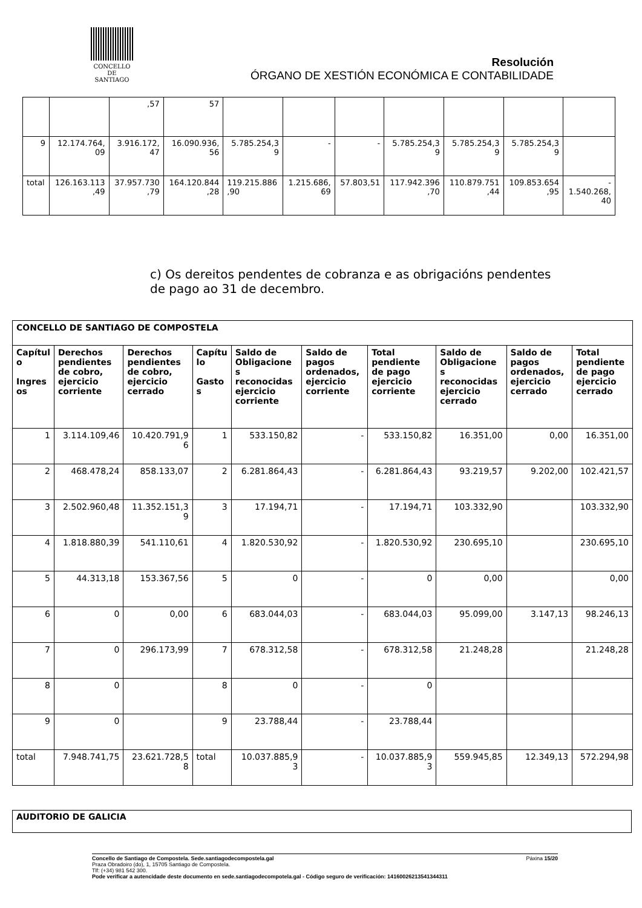CONCELLO DE
SANTIAGO
Resolución
ÓRGANO DE XESTIÓN ECONÓMICA E CONTABILIDADE
| | | ,57 | 57 | | | | | | | |
| 9 | 12.174.764, 09 | 3.916.172, 47 | 16.090.936, 56 | 5.785.254,3 9 | - | - | 5.785.254,3 9 | 5.785.254,3 9 | 5.785.254,3 9 | |
| total | 126.163.113 ,49 | 37.957.730 ,79 | 164.120.844 ,28 | 119.215.886 ,90 | 1.215.686, 69 | 57.803,51 | 117.942.396 ,70 | 110.879.751 ,44 | 109.853.654 ,95 | - 1.540.268, 40 |
c) Os dereitos pendentes de cobranza e as obrigacións pendentes de pago ao 31 de decembro.
| CONCELLO DE SANTIAGO DE COMPOSTELA | | | | | | | | | |
| --- | --- | --- | --- | --- | --- | --- | --- | --- | --- |
| Capítul o Ingres os | Derechos pendientes de cobro, ejercicio corriente | Derechos pendientes de cobro, ejercicio cerrado | Capítu lo Gasto s | Saldo de Obligacione s reconocidas ejercicio corriente | Saldo de pagos ordenados, ejercicio corriente | Total pendiente de pago ejercicio corriente | Saldo de Obligacione s reconocidas ejercicio cerrado | Saldo de pagos ordenados, ejercicio cerrado | Total pendiente de pago ejercicio cerrado |
| 1 | 3.114.109,46 | 10.420.791,9 6 | 1 | 533.150,82 | - | 533.150,82 | 16.351,00 | 0,00 | 16.351,00 |
| 2 | 468.478,24 | 858.133,07 | 2 | 6.281.864,43 | - | 6.281.864,43 | 93.219,57 | 9.202,00 | 102.421,57 |
| 3 | 2.502.960,48 | 11.352.151,3 9 | 3 | 17.194,71 | - | 17.194,71 | 103.332,90 | | 103.332,90 |
| 4 | 1.818.880,39 | 541.110,61 | 4 | 1.820.530,92 | - | 1.820.530,92 | 230.695,10 | | 230.695,10 |
| 5 | 44.313,18 | 153.367,56 | 5 | 0 | - | 0 | 0,00 | | 0,00 |
| 6 | 0 | 0,00 | 6 | 683.044,03 | - | 683.044,03 | 95.099,00 | 3.147,13 | 98.246,13 |
| 7 | 0 | 296.173,99 | 7 | 678.312,58 | - | 678.312,58 | 21.248,28 | | 21.248,28 |
| 8 | 0 | | 8 | 0 | - | 0 | | | |
| 9 | 0 | | 9 | 23.788,44 | - | 23.788,44 | | | |
| total | 7.948.741,75 | 23.621.728,5 8 | total | 10.037.885,9 3 | - | 10.037.885,9 3 | 559.945,85 | 12.349,13 | 572.294,98 |
AUDITORIO DE GALICIA
Concello de Santiago de Compostela. Sede.santiagodecompostela.gal Páxina 15/20
Praza Obradoiro (do), 1, 15705 Santiago de Compostela.
Tlf: (+34) 981 542 300.
Pode verificar a autencidade deste documento en sede.santiagodecompotela.gal - Código seguro de verificación: 14160026213541344311